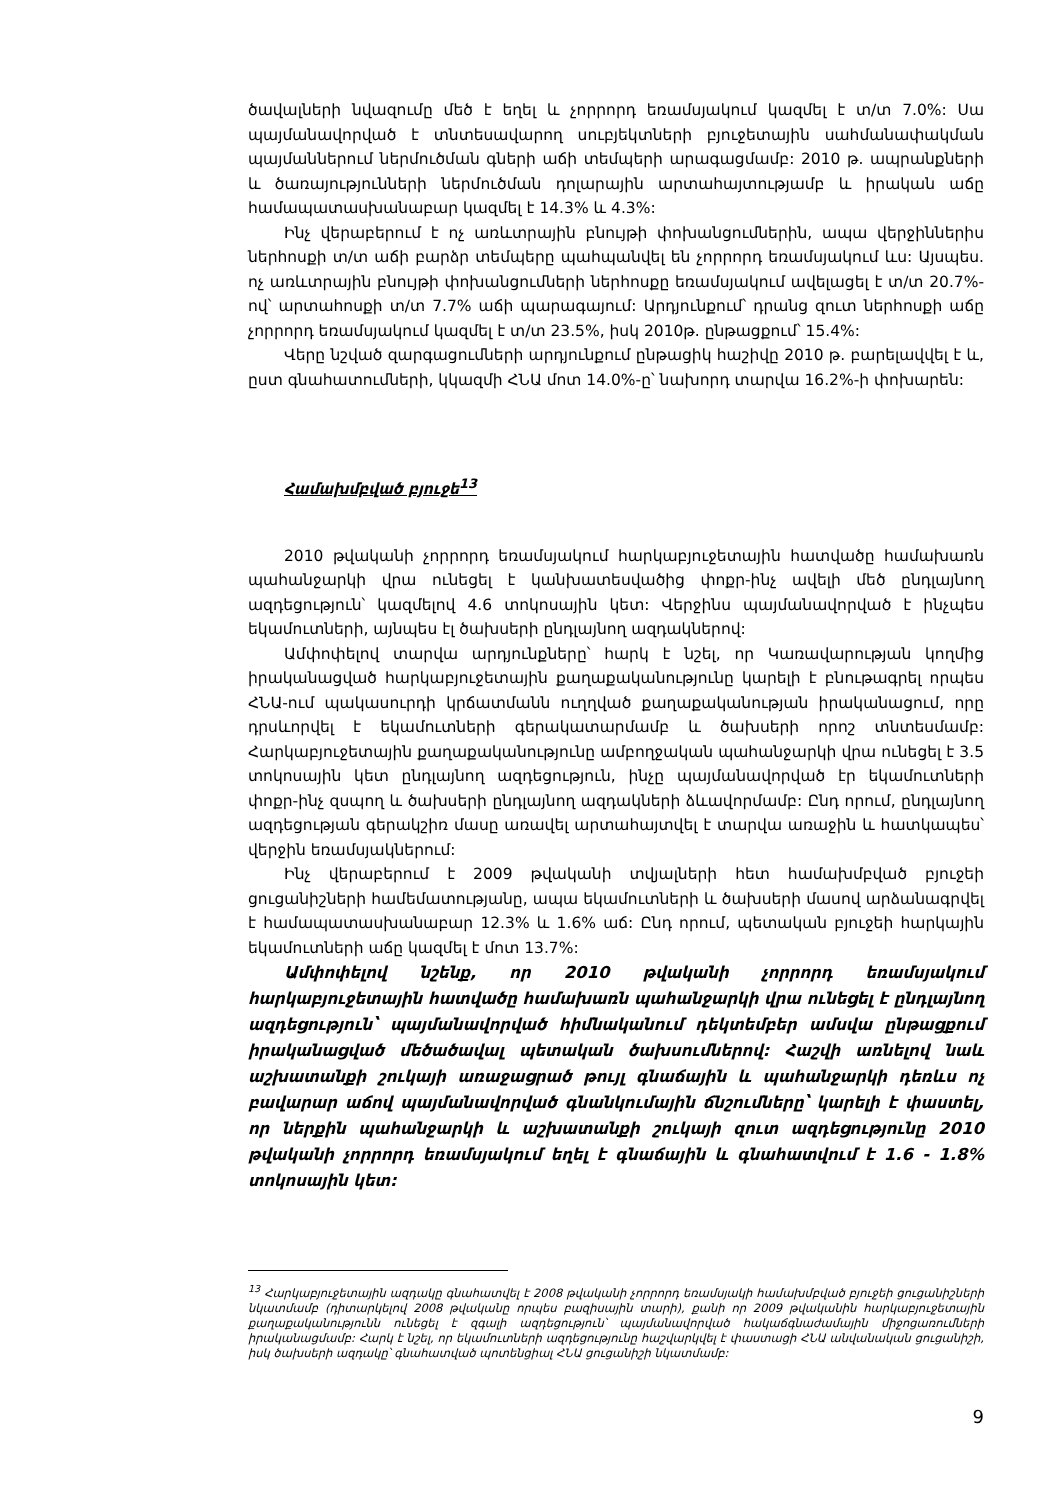ծավալների նվազումը մեծ է եղել և չորրորդ եռամսյակում կազմել է տ/տ 7.0%: Սա պայմանավորված է տնտեսավարող սուբյեկտների բյուջետային սահմանափակման պայմաններում ներմուծման գների աճի տեմպերի արագացմամբ: 2010 թ. ապրանքների և ծառայությունների ներմուծման դոլարային արտահայտությամբ և իրական աճը համապատասխանաբար կազմել է 14.3% և 4.3%:
Ինչ վերաբերում է ոչ առևտրային բնույթի փոխանցումներին, ապա վերջիններիս ներհոսքի տ/տ աճի բարձր տեմպերը պահպանվել են չորրորդ եռամսյակում ևս: Այսպես. ոչ առևտրային բնույթի փոխանցումների ներհոսքը եռամսյակում ավելացել է տ/տ 20.7%-ով՝ արտահոսքի տ/տ 7.7% աճի պարագայում: Արդյունքում՝ դրանց զուտ ներհոսքի աճը չորրորդ եռամսյակում կազմել է տ/տ 23.5%, իսկ 2010թ. ընթացքում՝ 15.4%:
Վերը նշված զարգացումների արդյունքում ընթացիկ հաշիվը 2010 թ. բարելավվել է և, ըստ գնահատումների, կկազմի ՀՆԱ մոտ 14.0%-ը՝ նախորդ տարվա 16.2%-ի փոխարեն:
Համախմբված բյուջե<sup>13</sup>
2010 թվականի չորրորդ եռամսյակում հարկաբյուջետային հատվածը համախառն պահանջարկի վրա ունեցել է կանխատեսվածից փոքր-ինչ ավելի մեծ ընդլայնող ազդեցություն՝ կազմելով 4.6 տոկոսային կետ: Վերջինս պայմանավորված է ինչպես եկամուտների, այնպես էլ ծախսերի ընդլայնող ազդակներով:
Ամփոփելով տարվա արդյունքները՝ հարկ է նշել, որ Կառավարության կողմից իրականացված հարկաբյուջետային քաղաքականությունը կարելի է բնութագրել որպես ՀՆԱ-ում պակասուրդի կրճատմանն ուղղված քաղաքականության իրականացում, որը դրսևորվել է եկամուտների գերակատարմամբ և ծախսերի որոշ տնտեսմամբ: Հարկաբյուջետային քաղաքականությունը ամբողջական պահանջարկի վրա ունեցել է 3.5 տոկոսային կետ ընդլայնող ազդեցություն, ինչը պայմանավորված էր եկամուտների փոքր-ինչ զսպող և ծախսերի ընդլայնող ազդակների ձևավորմամբ: Ընդ որում, ընդլայնող ազդեցության գերակշիռ մասը առավել արտահայտվել է տարվա առաջին և հատկապես՝ վերջին եռամսյակներում:
Ինչ վերաբերում է 2009 թվականի տվյալների հետ համախմբված բյուջեի ցուցանիշների համեմատությանը, ապա եկամուտների և ծախսերի մասով արձանագրվել է համապատասխանաբար 12.3% և 1.6% աճ: Ընդ որում, պետական բյուջեի հարկային եկամուտների աճը կազմել է մոտ 13.7%:
Ամփոփելով նշենք, որ 2010 թվականի չորրորդ եռամսյակում հարկաբյուջետային հատվածը համախառն պահանջարկի վրա ունեցել է ընդլայնող ազդեցություն՝ պայմանավորված հիմնականում դեկտեմբեր ամսվա ընթացքում իրականացված մեծածավալ պետական ծախսումներով: Հաշվի առնելով նաև աշխատանքի շուկայի առաջացրած թույլ գնաճային և պահանջարկի դեռևս ոչ բավարար աճով պայմանավորված գնանկումային ճնշումները՝ կարելի է փաստել, որ ներքին պահանջարկի և աշխատանքի շուկայի զուտ ազդեցությունը 2010 թվականի չորրորդ եռամսյակում եղել է գնաճային և գնահատվում է 1.6 - 1.8% տոկոսային կետ:
<sup>13</sup> Հարկաբյուջետային ազդակը գնահատվել է 2008 թվականի չորրորդ եռամսյակի համախմբված բյուջեի ցուցանիշների նկատմամբ (դիտարկելով 2008 թվականը որպես բազիսային տարի), քանի որ 2009 թվականին հարկաբյուջետային քաղաքականությունն ունեցել է զգալի ազդեցություն՝ պայմանավորված հակաճգնաժամային միջոցառումների իրականացմամբ: Հարկ է նշել, որ եկամուտների ազդեցությունը հաշվարկվել է փաստացի ՀՆԱ անվանական ցուցանիշի, իսկ ծախսերի ազդակը՝ գնահատված պոտենցիալ ՀՆԱ ցուցանիշի նկատմամբ:
9